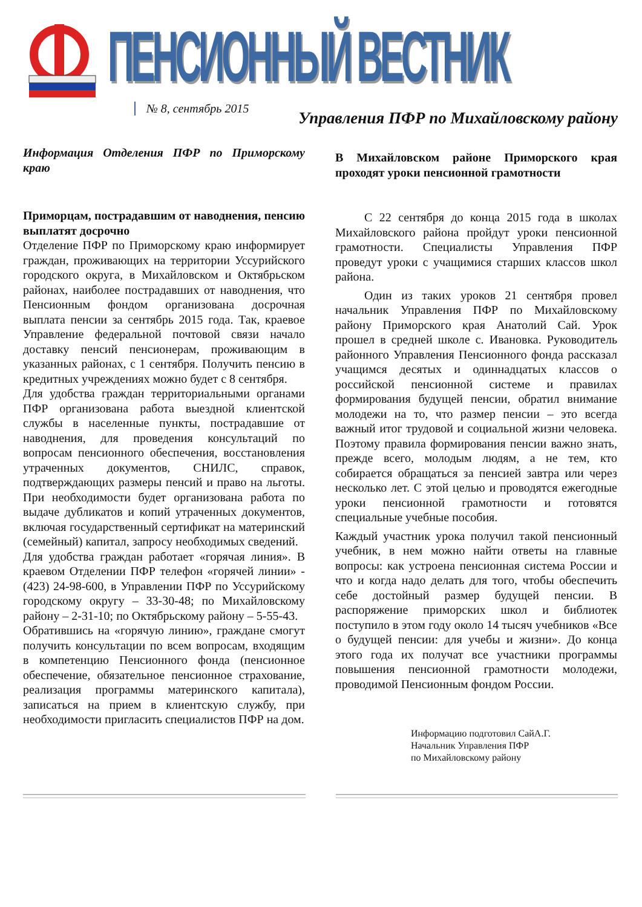ПЕНСИОННЫЙ ВЕСТНИК № 8, сентябрь 2015
Управления ПФР по Михайловскому району
Информация Отделения ПФР по Приморскому краю
Приморцам, пострадавшим от наводнения, пенсию выплатят досрочно
Отделение ПФР по Приморскому краю информирует граждан, проживающих на территории Уссурийского городского округа, в Михайловском и Октябрьском районах, наиболее пострадавших от наводнения, что Пенсионным фондом организована досрочная выплата пенсии за сентябрь 2015 года. Так, краевое Управление федеральной почтовой связи начало доставку пенсий пенсионерам, проживающим в указанных районах, с 1 сентября. Получить пенсию в кредитных учреждениях можно будет с 8 сентября.
Для удобства граждан территориальными органами ПФР организована работа выездной клиентской службы в населенные пункты, пострадавшие от наводнения, для проведения консультаций по вопросам пенсионного обеспечения, восстановления утраченных документов, СНИЛС, справок, подтверждающих размеры пенсий и право на льготы. При необходимости будет организована работа по выдаче дубликатов и копий утраченных документов, включая государственный сертификат на материнский (семейный) капитал, запросу необходимых сведений.
Для удобства граждан работает «горячая линия». В краевом Отделении ПФР телефон «горячей линии» - (423) 24-98-600, в Управлении ПФР по Уссурийскому городскому округу – 33-30-48; по Михайловскому району – 2-31-10; по Октябрьскому району – 5-55-43.
Обратившись на «горячую линию», граждане смогут получить консультации по всем вопросам, входящим в компетенцию Пенсионного фонда (пенсионное обеспечение, обязательное пенсионное страхование, реализация программы материнского капитала), записаться на прием в клиентскую службу, при необходимости пригласить специалистов ПФР на дом.
В Михайловском районе Приморского края проходят уроки пенсионной грамотности
С 22 сентября до конца 2015 года в школах Михайловского района пройдут уроки пенсионной грамотности. Специалисты Управления ПФР проведут уроки с учащимися старших классов школ района.
Один из таких уроков 21 сентября провел начальник Управления ПФР по Михайловскому району Приморского края Анатолий Сай. Урок прошел в средней школе с. Ивановка. Руководитель районного Управления Пенсионного фонда рассказал учащимся десятых и одиннадцатых классов о российской пенсионной системе и правилах формирования будущей пенсии, обратил внимание молодежи на то, что размер пенсии – это всегда важный итог трудовой и социальной жизни человека. Поэтому правила формирования пенсии важно знать, прежде всего, молодым людям, а не тем, кто собирается обращаться за пенсией завтра или через несколько лет. С этой целью и проводятся ежегодные уроки пенсионной грамотности и готовятся специальные учебные пособия.
Каждый участник урока получил такой пенсионный учебник, в нем можно найти ответы на главные вопросы: как устроена пенсионная система России и что и когда надо делать для того, чтобы обеспечить себе достойный размер будущей пенсии. В распоряжение приморских школ и библиотек поступило в этом году около 14 тысяч учебников «Все о будущей пенсии: для учебы и жизни». До конца этого года их получат все участники программы повышения пенсионной грамотности молодежи, проводимой Пенсионным фондом России.
Информацию подготовил СайА.Г.
Начальник Управления ПФР
по Михайловскому району